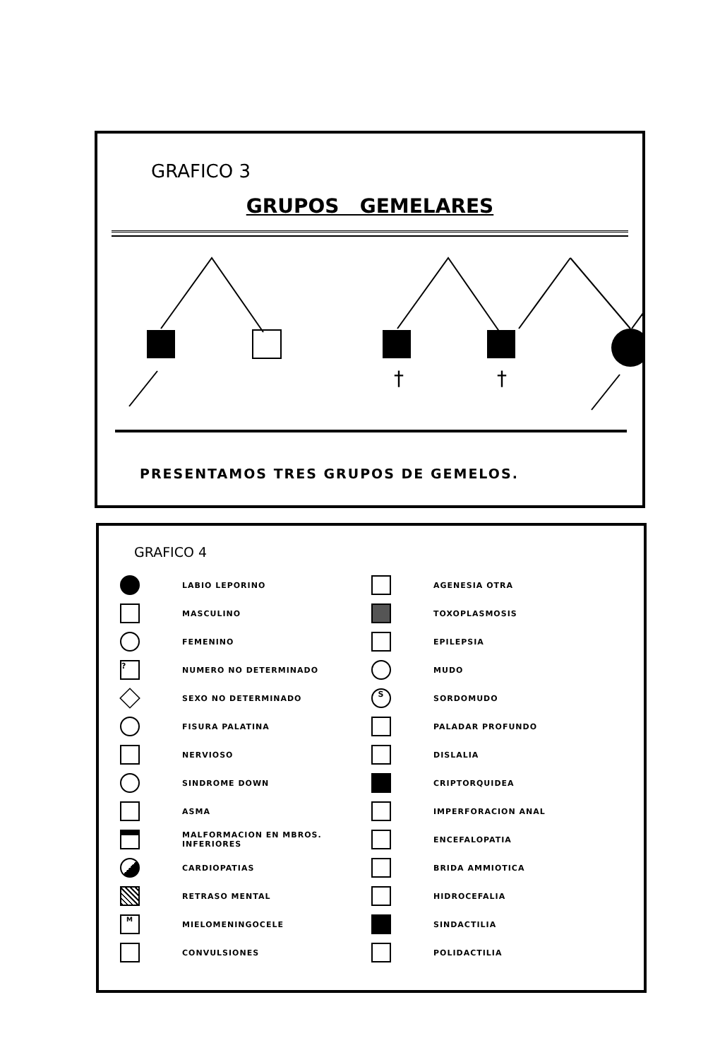GRAFICO 3
GRUPOS GEMELARES
†
†
PRESENTAMOS TRES GRUPOS DE GEMELOS.
GRAFICO 4
LABIO LEPORINO
MASCULINO
FEMENINO
? NUMERO NO DETERMINADO
SEXO NO DETERMINADO
FISURA PALATINA
NERVIOSO
SINDROME DOWN
ASMA
MALFORMACION EN MBROS. INFERIORES
CARDIOPATIAS
RETRASO MENTAL
M MIELOMENINGOCELE
CONVULSIONES
AGENESIA OTRA
TOXOPLASMOSIS
EPILEPSIA
MUDO
S SORDOMUDO
PALADAR PROFUNDO
DISLALIA
CRIPTORQUIDEA
IMPERFORACION ANAL
ENCEFALOPATIA
BRIDA AMMIOTICA
HIDROCEFALIA
SINDACTILIA
POLIDACTILIA